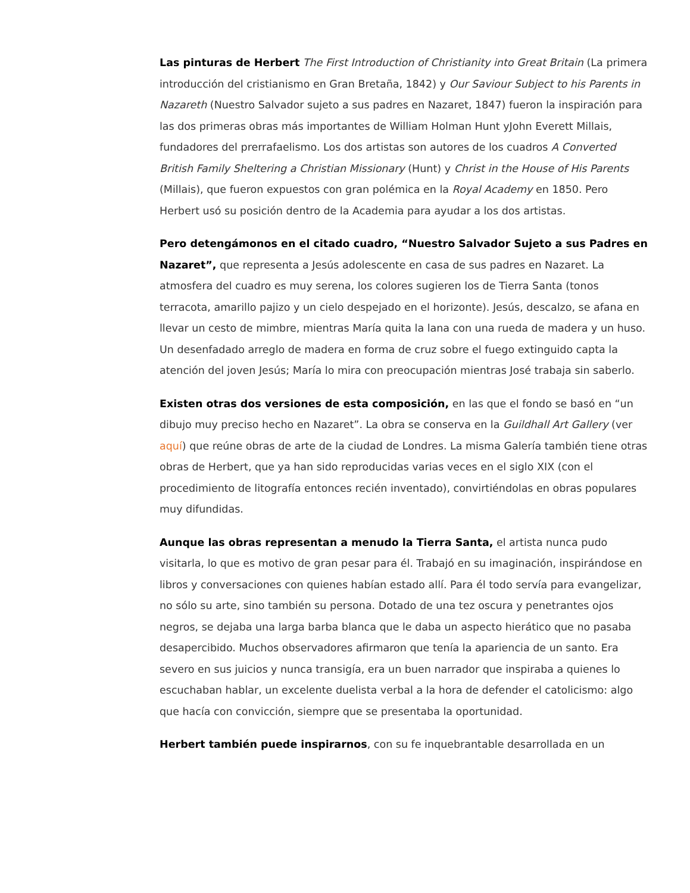Las pinturas de Herbert The First Introduction of Christianity into Great Britain (La primera introducción del cristianismo en Gran Bretaña, 1842) y Our Saviour Subject to his Parents in Nazareth (Nuestro Salvador sujeto a sus padres en Nazaret, 1847) fueron la inspiración para las dos primeras obras más importantes de William Holman Hunt yJohn Everett Millais, fundadores del prerrafaelismo. Los dos artistas son autores de los cuadros A Converted British Family Sheltering a Christian Missionary (Hunt) y Christ in the House of His Parents (Millais), que fueron expuestos con gran polémica en la Royal Academy en 1850. Pero Herbert usó su posición dentro de la Academia para ayudar a los dos artistas.
Pero detengámonos en el citado cuadro, “Nuestro Salvador Sujeto a sus Padres en Nazaret”, que representa a Jesús adolescente en casa de sus padres en Nazaret. La atmosfera del cuadro es muy serena, los colores sugieren los de Tierra Santa (tonos terracota, amarillo pajizo y un cielo despejado en el horizonte). Jesús, descalzo, se afana en llevar un cesto de mimbre, mientras María quita la lana con una rueda de madera y un huso. Un desenfadado arreglo de madera en forma de cruz sobre el fuego extinguido capta la atención del joven Jesús; María lo mira con preocupación mientras José trabaja sin saberlo.
Existen otras dos versiones de esta composición, en las que el fondo se basó en “un dibujo muy preciso hecho en Nazaret”. La obra se conserva en la Guildhall Art Gallery (ver aquí) que reúne obras de arte de la ciudad de Londres. La misma Galería también tiene otras obras de Herbert, que ya han sido reproducidas varias veces en el siglo XIX (con el procedimiento de litografía entonces recién inventado), convirtiéndolas en obras populares muy difundidas.
Aunque las obras representan a menudo la Tierra Santa, el artista nunca pudo visitarla, lo que es motivo de gran pesar para él. Trabajó en su imaginación, inspirándose en libros y conversaciones con quienes habían estado allí. Para él todo servía para evangelizar, no sólo su arte, sino también su persona. Dotado de una tez oscura y penetrantes ojos negros, se dejaba una larga barba blanca que le daba un aspecto hierático que no pasaba desapercibido. Muchos observadores afirmaron que tenía la apariencia de un santo. Era severo en sus juicios y nunca transigía, era un buen narrador que inspiraba a quienes lo escuchaban hablar, un excelente duelista verbal a la hora de defender el catolicismo: algo que hacía con convicción, siempre que se presentaba la oportunidad.
Herbert también puede inspirarnos, con su fe inquebrantable desarrollada en un